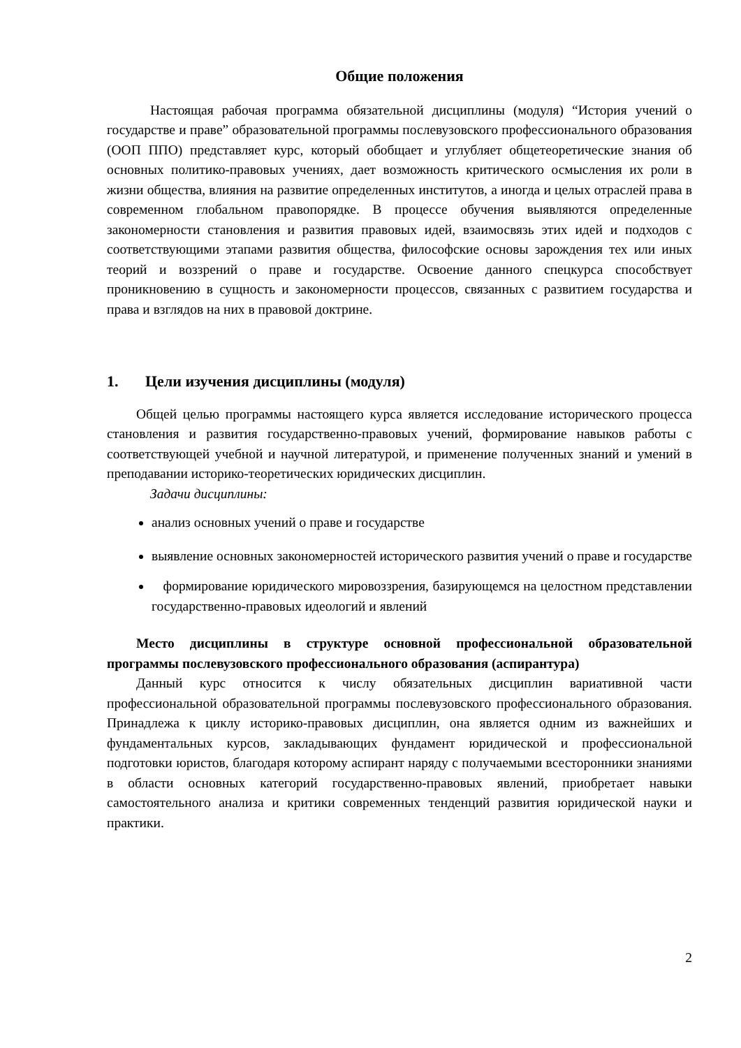Общие положения
Настоящая рабочая программа обязательной дисциплины (модуля) “История учений о государстве и праве” образовательной программы послевузовского профессионального образования (ООП ППО) представляет курс, который обобщает и углубляет общетеоретические знания об основных политико-правовых учениях, дает возможность критического осмысления их роли в жизни общества, влияния на развитие определенных институтов, а иногда и целых отраслей права в современном глобальном правопорядке. В процессе обучения выявляются определенные закономерности становления и развития правовых идей, взаимосвязь этих идей и подходов с соответствующими этапами развития общества, философские основы зарождения тех или иных теорий и воззрений о праве и государстве. Освоение данного спецкурса способствует проникновению в сущность и закономерности процессов, связанных с развитием государства и права и взглядов на них в правовой доктрине.
1. Цели изучения дисциплины (модуля)
Общей целью программы настоящего курса является исследование исторического процесса становления и развития государственно-правовых учений, формирование навыков работы с соответствующей учебной и научной литературой, и применение полученных знаний и умений в преподавании историко-теоретических юридических дисциплин.
Задачи дисциплины:
анализ основных учений о праве и государстве
выявление основных закономерностей исторического развития учений о праве и государстве
формирование юридического мировоззрения, базирующемся на целостном представлении государственно-правовых идеологий и явлений
Место дисциплины в структуре основной профессиональной образовательной программы послевузовского профессионального образования (аспирантура)
Данный курс относится к числу обязательных дисциплин вариативной части профессиональной образовательной программы послевузовского профессионального образования. Принадлежа к циклу историко-правовых дисциплин, она является одним из важнейших и фундаментальных курсов, закладывающих фундамент юридической и профессиональной подготовки юристов, благодаря которому аспирант наряду с получаемыми всесторонники знаниями в области основных категорий государственно-правовых явлений, приобретает навыки самостоятельного анализа и критики современных тенденций развития юридической науки и практики.
2